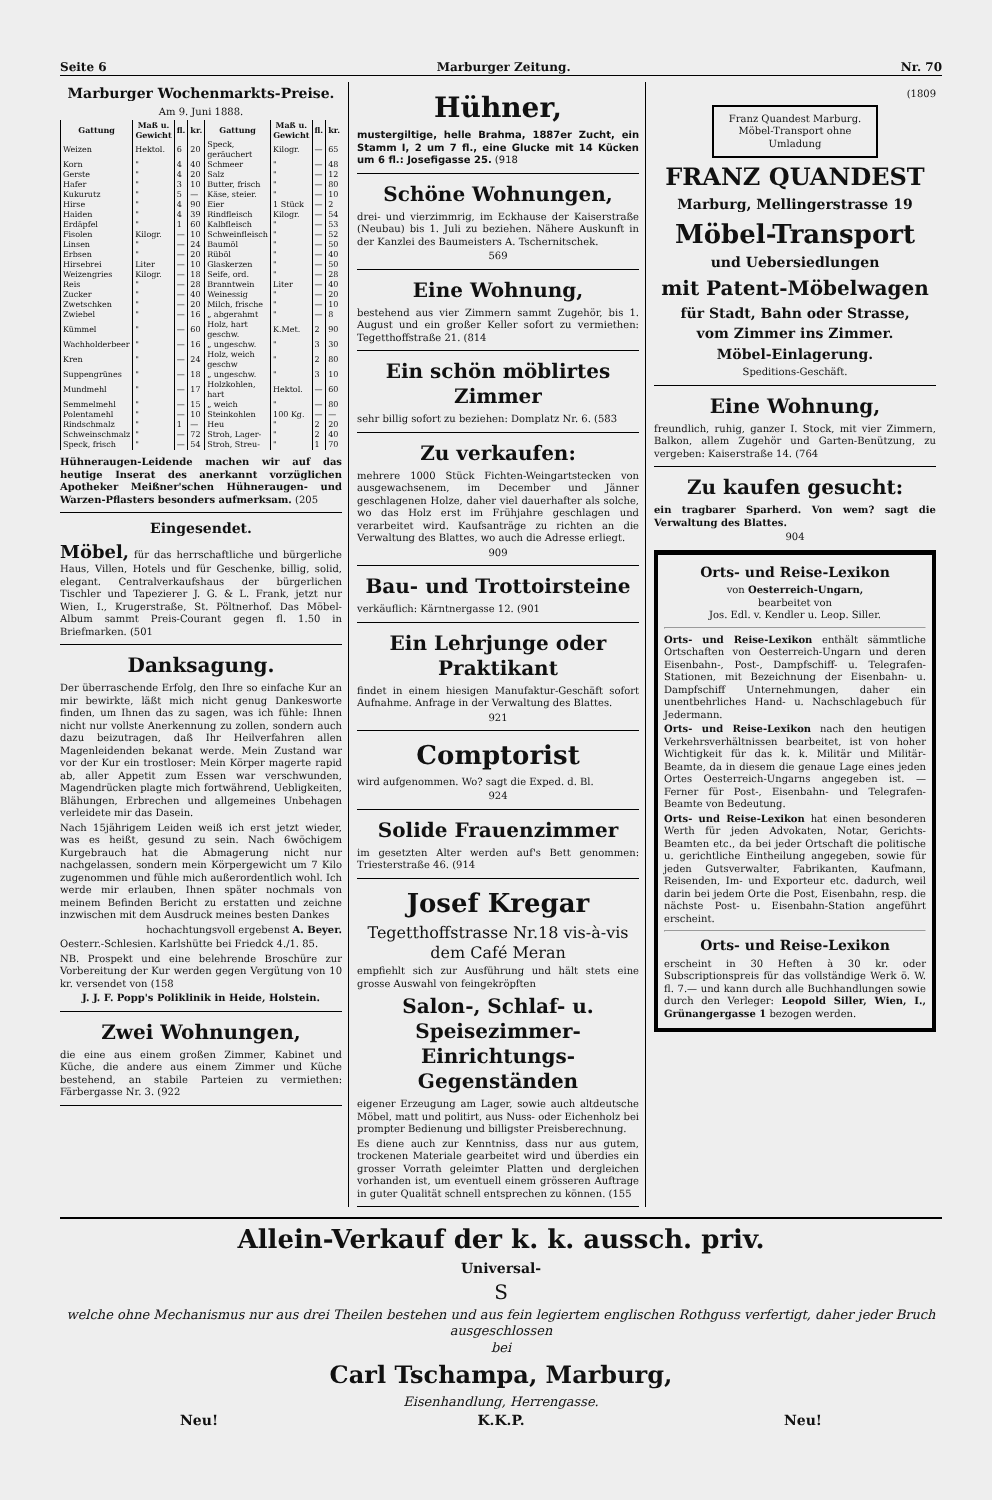Seite 6 Marburger Zeitung. Nr. 70
Marburger Wochenmarkts-Preise.
Am 9. Juni 1888.
| Gattung | Maß u. Gewicht | fl. | kr. | Gattung | Maß u. Gewicht | fl. | kr. |
| --- | --- | --- | --- | --- | --- | --- | --- |
| Weizen | Hektol. | 6 | 20 | Speck, geräuchert | Kilogr. | — | 65 |
| Korn | " | 4 | 40 | Schmeer | " | — | 48 |
| Gerste | " | 4 | 20 | Salz | " | — | 12 |
| Hafer | " | 3 | 10 | Butter, frisch | " | — | 80 |
| Kukurutz | " | 5 | — | Käse, steier. | " | — | 10 |
| Hirse | " | 4 | 90 | Eier | 1 Stück | — | 2 |
| Haiden | " | 4 | 39 | Rindfleisch | Kilogr. | — | 54 |
| Erdäpfel | " | 1 | 60 | Kalbfleisch | " | — | 53 |
| Fisolen | Kilogr. | — | 10 | Schweinfleisch | " | — | 52 |
| Linsen | " | — | 24 | Baumöl | " | — | 50 |
| Erbsen | " | — | 20 | Rüböl | " | — | 40 |
| Hirsebrei | Liter | — | 10 | Glaskerzen | " | — | 50 |
| Weizengries | Kilogr. | — | 18 | Seife, ord. | " | — | 28 |
| Reis | " | — | 28 | Branntwein | Liter | — | 40 |
| Zucker | " | — | 40 | Weinessig | " | — | 20 |
| Zwetschken | " | — | 20 | Milch, frische | " | — | 10 |
| Zwiebel | " | — | 16 | „ abgerahmt | " | — | 8 |
| Kümmel | " | — | 60 | Holz, hart geschw. | K.Met. | 2 | 90 |
| Wachholderbeer | " | — | 16 | „ ungeschw. | " | 3 | 30 |
| Kren | " | — | 24 | Holz, weich geschw | " | 2 | 80 |
| Suppengrünes | " | — | 18 | „ ungeschw. | " | 3 | 10 |
| Mundmehl | " | — | 17 | Holzkohlen, hart | Hektol. | — | 60 |
| Semmelmehl | " | — | 15 | „ weich | " | — | 80 |
| Polentamehl | " | — | 10 | Steinkohlen | 100 Kg. | — | — |
| Rindschmalz | " | 1 | — | Heu | " | 2 | 20 |
| Schweinschmalz | " | — | 72 | Stroh, Lager- | " | 2 | 40 |
| Speck, frisch | " | — | 54 | Stroh, Streu- | " | 1 | 70 |
Hühneraugen-Leidende machen wir auf das heutige Inserat des anerkannt vorzüglichen Apotheker Meißner'schen Hühneraugen- und Warzen-Pflasters besonders aufmerksam. (205
Eingesendet.
Möbel, für das herrschaftliche und bürgerliche Haus, Villen, Hotels und für Geschenke, billig, solid, elegant. Centralverkaufshaus der bürgerlichen Tischler und Tapezierer J. G. & L. Frank, jetzt nur Wien, I., Krugerstraße, St. Pöltnerhof. Das Möbel-Album sammt Preis-Courant gegen fl. 1.50 in Briefmarken. (501
Danksagung.
Der überraschende Erfolg, den Ihre so einfache Kur an mir bewirkte, läßt mich nicht genug Dankesworte finden, um Ihnen das zu sagen, was ich fühle: Ihnen nicht nur vollste Anerkennung zu zollen, sondern auch dazu beizutragen, daß Ihr Heilverfahren allen Magenleidenden bekanat werde. Mein Zustand war vor der Kur ein trostloser: Mein Körper magerte rapid ab, aller Appetit zum Essen war verschwunden, Magendrücken plagte mich fortwährend, Uebligkeiten, Blähungen, Erbrechen und allgemeines Unbehagen verleidete mir das Dasein.
Nach 15jährigem Leiden weiß ich erst jetzt wieder, was es heißt, gesund zu sein. Nach 6wöchigem Kurgebrauch hat die Abmagerung nicht nur nachgelassen, sondern mein Körpergewicht um 7 Kilo zugenommen und fühle mich außerordentlich wohl. Ich werde mir erlauben, Ihnen später nochmals von meinem Befinden Bericht zu erstatten und zeichne inzwischen mit dem Ausdruck meines besten Dankes
hochachtungsvoll ergebenst A. Beyer.
Oesterr.-Schlesien. Karlshütte bei Friedck 4./1. 85.
NB. Prospekt und eine belehrende Broschüre zur Vorbereitung der Kur werden gegen Vergütung von 10 kr. versendet von (158
J. J. F. Popp's Poliklinik in Heide, Holstein.
Zwei Wohnungen,
die eine aus einem großen Zimmer, Kabinet und Küche, die andere aus einem Zimmer und Küche bestehend, an stabile Parteien zu vermiethen: Färbergasse Nr. 3. (922
Hühner,
mustergiltige, helle Brahma, 1887er Zucht, ein Stamm I, 2 um 7 fl., eine Glucke mit 14 Kücken um 6 fl.: Josefigasse 25. (918
Schöne Wohnungen,
drei- und vierzimmrig, im Eckhause der Kaiserstraße (Neubau) bis 1. Juli zu beziehen. Nähere Auskunft in der Kanzlei des Baumeisters A. Tschernitschek.
569
Eine Wohnung,
bestehend aus vier Zimmern sammt Zugehör, bis 1. August und ein großer Keller sofort zu vermiethen: Tegetthoffstraße 21. (814
Ein schön möblirtes Zimmer
sehr billig sofort zu beziehen: Domplatz Nr. 6. (583
Zu verkaufen:
mehrere 1000 Stück Fichten-Weingartstecken von ausgewachsenem, im December und Jänner geschlagenen Holze, daher viel dauerhafter als solche, wo das Holz erst im Frühjahre geschlagen und verarbeitet wird. Kaufsanträge zu richten an die Verwaltung des Blattes, wo auch die Adresse erliegt.
909
Bau- und Trottoirsteine
verkäuflich: Kärntnergasse 12. (901
Ein Lehrjunge oder Praktikant
findet in einem hiesigen Manufaktur-Geschäft sofort Aufnahme. Anfrage in der Verwaltung des Blattes.
921
Comptorist
wird aufgenommen. Wo? sagt die Exped. d. Bl.
924
Solide Frauenzimmer
im gesetzten Alter werden auf's Bett genommen: Triesterstraße 46. (914
Josef Kregar
Tegetthoffstrasse Nr.18 vis-à-vis dem Café Meran
empfiehlt sich zur Ausführung und hält stets eine grosse Auswahl von feingekröpften
Salon-, Schlaf- u. Speisezimmer-Einrichtungs-Gegenständen
eigener Erzeugung am Lager, sowie auch altdeutsche Möbel, matt und politirt, aus Nuss- oder Eichenholz bei prompter Bedienung und billigster Preisberechnung.
Es diene auch zur Kenntniss, dass nur aus gutem, trockenen Materiale gearbeitet wird und überdies ein grosser Vorrath geleimter Platten und dergleichen vorhanden ist, um eventuell einem grösseren Auftrage in guter Qualität schnell entsprechen zu können. (155
(1809
Franz Quandest Marburg. Möbel-Transport ohne Umladung
FRANZ QUANDEST
Marburg, Mellingerstrasse 19
Möbel-Transport
und Uebersiedlungen
mit Patent-Möbelwagen
für Stadt, Bahn oder Strasse,
vom Zimmer ins Zimmer.
Möbel-Einlagerung.
Speditions-Geschäft.
Eine Wohnung,
freundlich, ruhig, ganzer I. Stock, mit vier Zimmern, Balkon, allem Zugehör und Garten-Benützung, zu vergeben: Kaiserstraße 14. (764
Zu kaufen gesucht:
ein tragbarer Sparherd. Von wem? sagt die Verwaltung des Blattes.
904
Orts- und Reise-Lexikon
von Oesterreich-Ungarn,
bearbeitet von
Jos. Edl. v. Kendler u. Leop. Siller.
Orts- und Reise-Lexikon enthält sämmtliche Ortschaften von Oesterreich-Ungarn und deren Eisenbahn-, Post-, Dampfschiff- u. Telegrafen-Stationen, mit Bezeichnung der Eisenbahn- u. Dampfschiff Unternehmungen, daher ein unentbehrliches Hand- u. Nachschlagebuch für Jedermann.
Orts- und Reise-Lexikon nach den heutigen Verkehrsverhältnissen bearbeitet, ist von hoher Wichtigkeit für das k. k. Militär und Militär-Beamte, da in diesem die genaue Lage eines jeden Ortes Oesterreich-Ungarns angegeben ist. — Ferner für Post-, Eisenbahn- und Telegrafen-Beamte von Bedeutung.
Orts- und Reise-Lexikon hat einen besonderen Werth für jeden Advokaten, Notar, Gerichts-Beamten etc., da bei jeder Ortschaft die politische u. gerichtliche Eintheilung angegeben, sowie für jeden Gutsverwalter, Fabrikanten, Kaufmann, Reisenden, Im- und Exporteur etc. dadurch, weil darin bei jedem Orte die Post, Eisenbahn, resp. die nächste Post- u. Eisenbahn-Station angeführt erscheint.
Orts- und Reise-Lexikon
erscheint in 30 Heften à 30 kr. oder Subscriptionspreis für das vollständige Werk ö. W. fl. 7.— und kann durch alle Buchhandlungen sowie durch den Verleger: Leopold Siller, Wien, I., Grünangergasse 1 bezogen werden.
Allein-Verkauf der k. k. aussch. priv.
Universal-
S
welche ohne Mechanismus nur aus drei Theilen bestehen und aus fein legiertem englischen Rothguss verfertigt, daher jeder Bruch ausgeschlossen
bei
Carl Tschampa, Marburg,
Eisenhandlung, Herrengasse.
Neu! K.K.P. Neu!